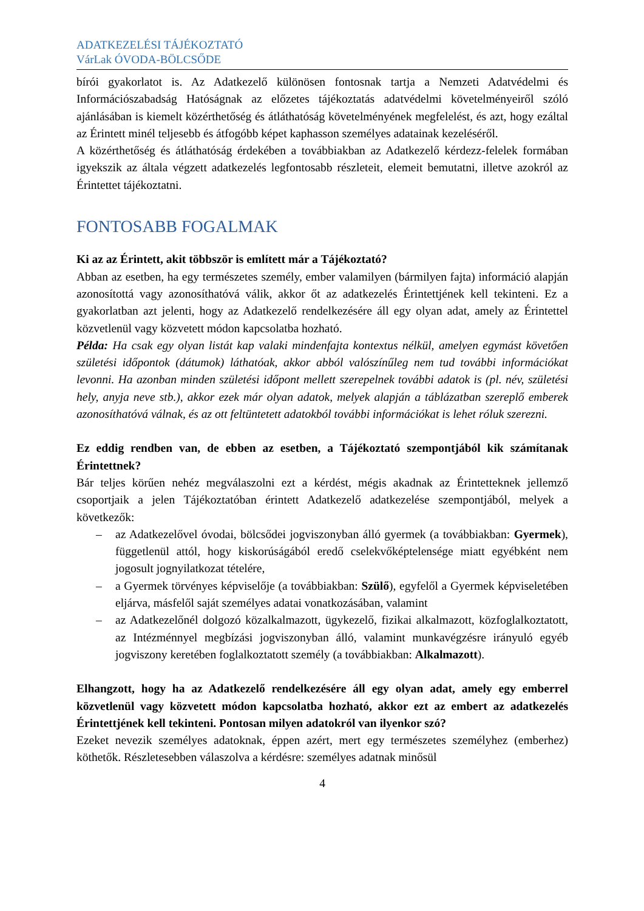ADATKEZELÉSI TÁJÉKOZTATÓ
VárLak ÓVODA-BÖLCSŐDE
bírói gyakorlatot is. Az Adatkezelő különösen fontosnak tartja a Nemzeti Adatvédelmi és Információszabadság Hatóságnak az előzetes tájékoztatás adatvédelmi követelményeiről szóló ajánlásában is kiemelt közérthetőség és átláthatóság követelményének megfelelést, és azt, hogy ezáltal az Érintett minél teljesebb és átfogóbb képet kaphasson személyes adatainak kezeléséről.
A közérthetőség és átláthatóság érdekében a továbbiakban az Adatkezelő kérdezz-felelek formában igyekszik az általa végzett adatkezelés legfontosabb részleteit, elemeit bemutatni, illetve azokról az Érintettet tájékoztatni.
FONTOSABB FOGALMAK
Ki az az Érintett, akit többször is említett már a Tájékoztató?
Abban az esetben, ha egy természetes személy, ember valamilyen (bármilyen fajta) információ alapján azonosítottá vagy azonosíthatóvá válik, akkor őt az adatkezelés Érintettjének kell tekinteni. Ez a gyakorlatban azt jelenti, hogy az Adatkezelő rendelkezésére áll egy olyan adat, amely az Érintettel közvetlenül vagy közvetett módon kapcsolatba hozható.
Példa: Ha csak egy olyan listát kap valaki mindenfajta kontextus nélkül, amelyen egymást követően születési időpontok (dátumok) láthatóak, akkor abból valószínűleg nem tud további információkat levonni. Ha azonban minden születési időpont mellett szerepelnek további adatok is (pl. név, születési hely, anyja neve stb.), akkor ezek már olyan adatok, melyek alapján a táblázatban szereplő emberek azonosíthatóvá válnak, és az ott feltüntetett adatokból további információkat is lehet róluk szerezni.
Ez eddig rendben van, de ebben az esetben, a Tájékoztató szempontjából kik számítanak Érintettnek?
Bár teljes körűen nehéz megválaszolni ezt a kérdést, mégis akadnak az Érintetteknek jellemző csoportjaik a jelen Tájékoztatóban érintett Adatkezelő adatkezelése szempontjából, melyek a következők:
– az Adatkezelővel óvodai, bölcsődei jogviszonyban álló gyermek (a továbbiakban: Gyermek), függetlenül attól, hogy kiskorúságából eredő cselekvőképtelensége miatt egyébként nem jogosult jognyilatkozat tételére,
– a Gyermek törvényes képviselője (a továbbiakban: Szülő), egyfelől a Gyermek képviseletében eljárva, másfelől saját személyes adatai vonatkozásában, valamint
– az Adatkezelőnél dolgozó közalkalmazott, ügykezelő, fizikai alkalmazott, közfoglalkoztatott, az Intézménnyel megbízási jogviszonyban álló, valamint munkavégzésre irányuló egyéb jogviszony keretében foglalkoztatott személy (a továbbiakban: Alkalmazott).
Elhangzott, hogy ha az Adatkezelő rendelkezésére áll egy olyan adat, amely egy emberrel közvetlenül vagy közvetett módon kapcsolatba hozható, akkor ezt az embert az adatkezelés Érintettjének kell tekinteni. Pontosan milyen adatokról van ilyenkor szó?
Ezeket nevezik személyes adatoknak, éppen azért, mert egy természetes személyhez (emberhez) köthetők. Részletesebben válaszolva a kérdésre: személyes adatnak minősül
4